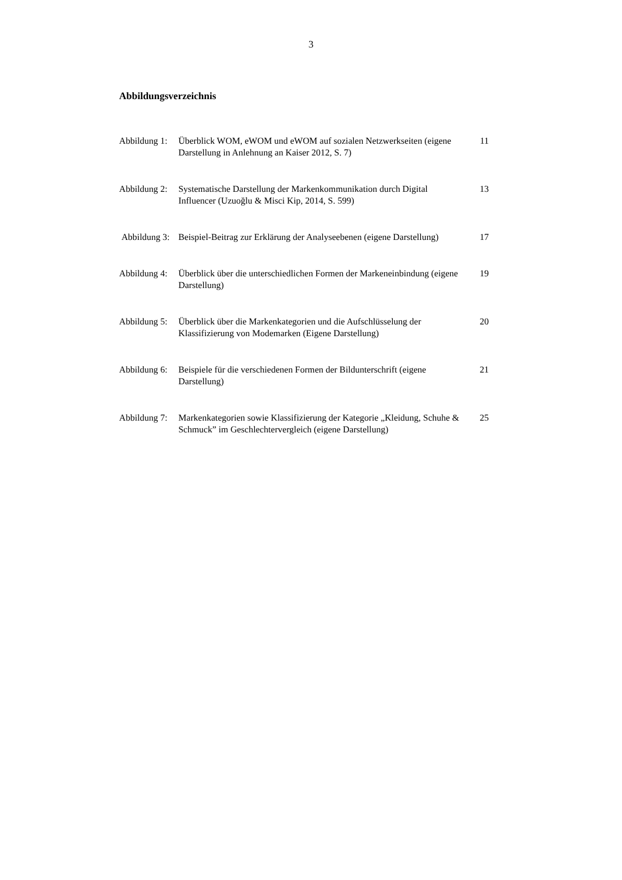3
Abbildungsverzeichnis
Abbildung 1: Überblick WOM, eWOM und eWOM auf sozialen Netzwerkseiten (eigene Darstellung in Anlehnung an Kaiser 2012, S. 7) 11
Abbildung 2: Systematische Darstellung der Markenkommunikation durch Digital Influencer (Uzuoğlu & Misci Kip, 2014, S. 599) 13
Abbildung 3: Beispiel-Beitrag zur Erklärung der Analyseebenen (eigene Darstellung) 17
Abbildung 4: Überblick über die unterschiedlichen Formen der Markeneinbindung (eigene Darstellung) 19
Abbildung 5: Überblick über die Markenkategorien und die Aufschlüsselung der Klassifizierung von Modemarken (Eigene Darstellung) 20
Abbildung 6: Beispiele für die verschiedenen Formen der Bildunterschrift (eigene Darstellung) 21
Abbildung 7: Markenkategorien sowie Klassifizierung der Kategorie „Kleidung, Schuhe & Schmuck” im Geschlechtervergleich (eigene Darstellung) 25